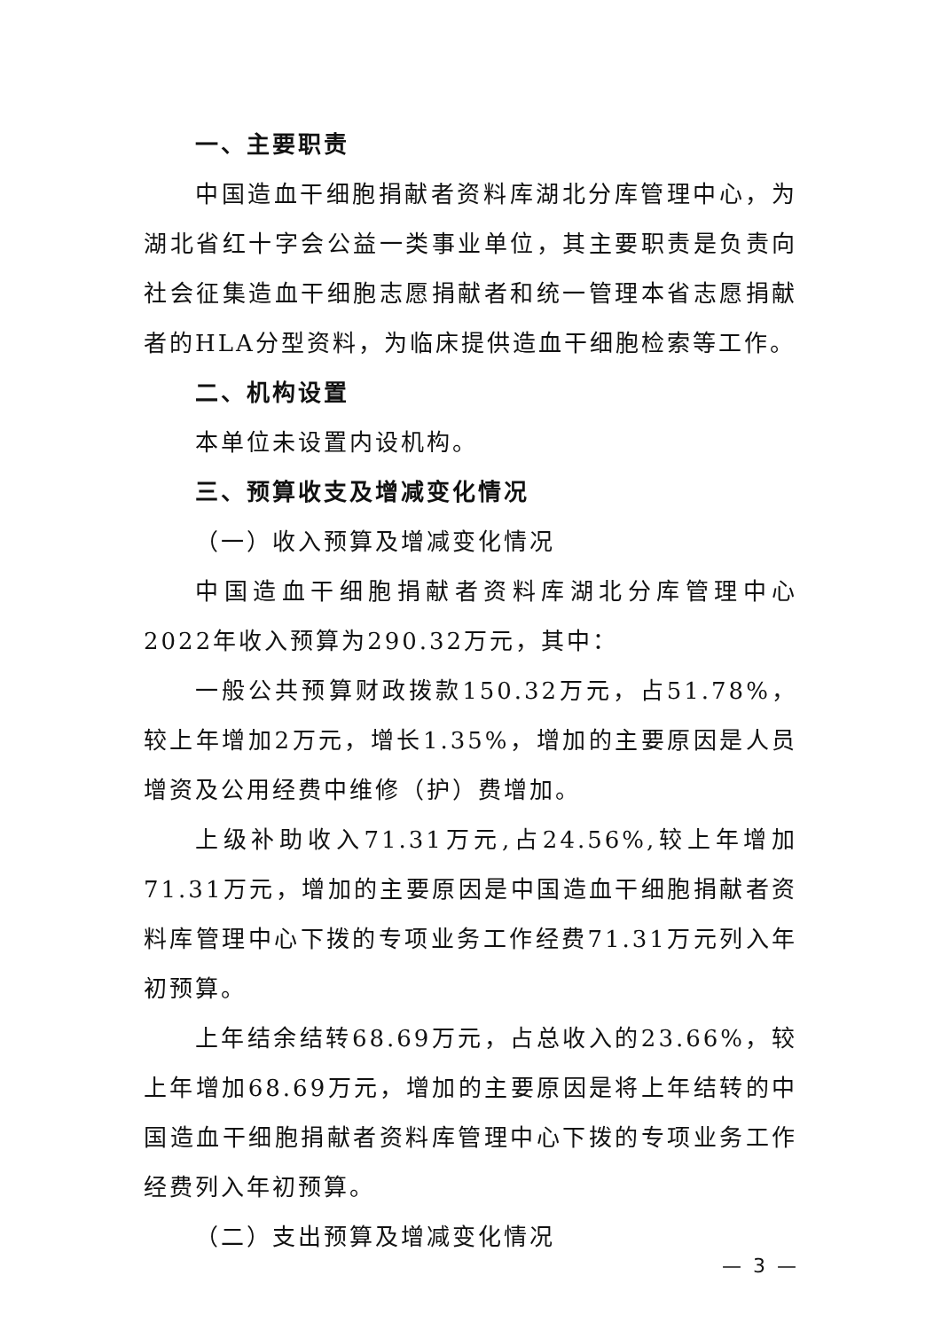一、主要职责
中国造血干细胞捐献者资料库湖北分库管理中心，为湖北省红十字会公益一类事业单位，其主要职责是负责向社会征集造血干细胞志愿捐献者和统一管理本省志愿捐献者的HLA分型资料，为临床提供造血干细胞检索等工作。
二、机构设置
本单位未设置内设机构。
三、预算收支及增减变化情况
（一）收入预算及增减变化情况
中国造血干细胞捐献者资料库湖北分库管理中心2022年收入预算为290.32万元，其中：
一般公共预算财政拨款150.32万元，占51.78%，较上年增加2万元，增长1.35%，增加的主要原因是人员增资及公用经费中维修（护）费增加。
上级补助收入71.31万元,占24.56%,较上年增加71.31万元，增加的主要原因是中国造血干细胞捐献者资料库管理中心下拨的专项业务工作经费71.31万元列入年初预算。
上年结余结转68.69万元，占总收入的23.66%，较上年增加68.69万元，增加的主要原因是将上年结转的中国造血干细胞捐献者资料库管理中心下拨的专项业务工作经费列入年初预算。
（二）支出预算及增减变化情况
— 3 —